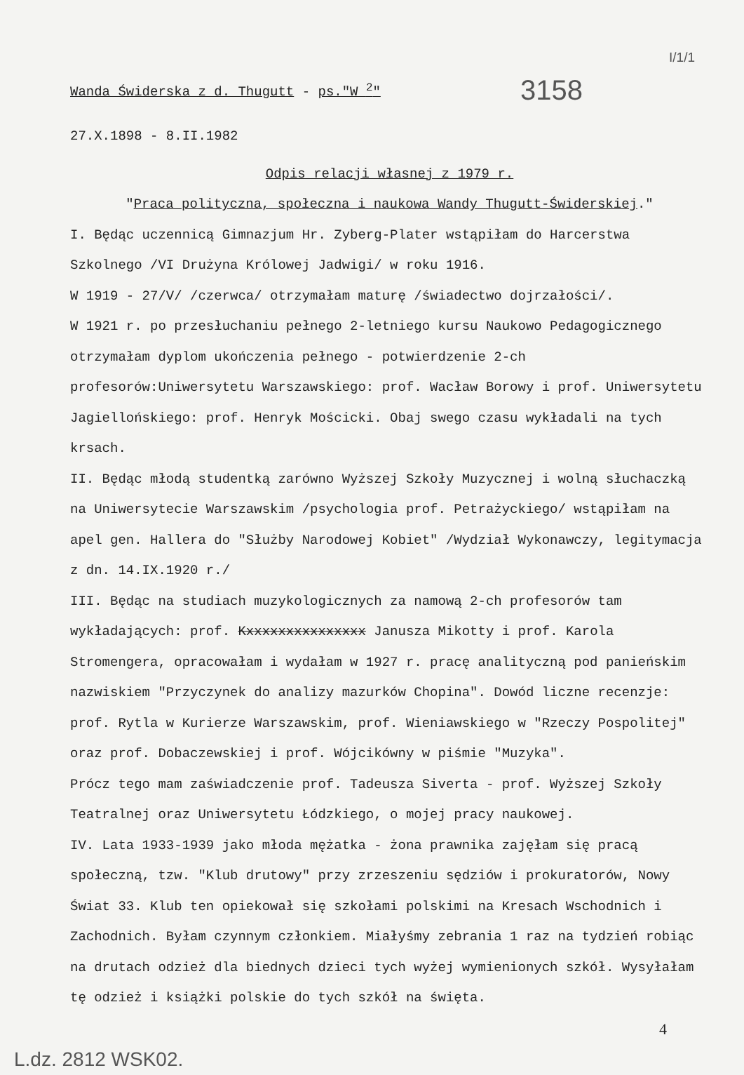I/1/1
Wanda Świderska z d. Thugutt - ps."W <sup>2</sup>"
3158
27.X.1898 - 8.II.1982
Odpis relacji własnej z 1979 r.
"Praca polityczna, społeczna i naukowa Wandy Thugutt-Świderskiej."
I. Będąc uczennicą Gimnazjum Hr. Zyberg-Plater wstąpiłam do Harcerstwa Szkolnego /VI Drużyna Królowej Jadwigi/ w roku 1916.
W 1919 - 27/V/ /czerwca/ otrzymałam maturę /świadectwo dojrzałości/.
W 1921 r. po przesłuchaniu pełnego 2-letniego kursu Naukowo Pedagogicznego otrzymałam dyplom ukończenia pełnego - potwierdzenie 2-ch profesorów:Uniwersytetu Warszawskiego: prof. Wacław Borowy i prof. Uniwersytetu Jagiellońskiego: prof. Henryk Mościcki. Obaj swego czasu wykładali na tych krsach.
II. Będąc młodą studentką zarówno Wyższej Szkoły Muzycznej i wolną słuchaczką na Uniwersytecie Warszawskim /psychologia prof. Petrażyckiego/ wstąpiłam na apel gen. Hallera do "Służby Narodowej Kobiet" /Wydział Wykonawczy, legitymacja z dn. 14.IX.1920 r./
III. Będąc na studiach muzykologicznych za namową 2-ch profesorów tam wykładających: prof. Kxxxxxxxxxxxxxxx Janusza Mikotty i prof. Karola Stromengera, opracowałam i wydałam w 1927 r. pracę analityczną pod panieńskim nazwiskiem "Przyczynek do analizy mazurków Chopina". Dowód liczne recenzje: prof. Rytla w Kurierze Warszawskim, prof. Wieniawskiego w "Rzeczy Pospolitej" oraz prof. Dobaczewskiej i prof. Wójcikówny w piśmie "Muzyka".
Prócz tego mam zaświadczenie prof. Tadeusza Siverta - prof. Wyższej Szkoły Teatralnej oraz Uniwersytetu Łódzkiego, o mojej pracy naukowej.
IV. Lata 1933-1939 jako młoda mężatka - żona prawnika zajęłam się pracą społeczną, tzw. "Klub drutowy" przy zrzeszeniu sędziów i prokuratorów, Nowy Świat 33. Klub ten opiekował się szkołami polskimi na Kresach Wschodnich i Zachodnich. Byłam czynnym członkiem. Miałyśmy zebrania 1 raz na tydzień robiąc na drutach odzież dla biednych dzieci tych wyżej wymienionych szkół. Wysyłałam tę odzież i książki polskie do tych szkół na święta.
4
L.dz. 2812 WSK02.